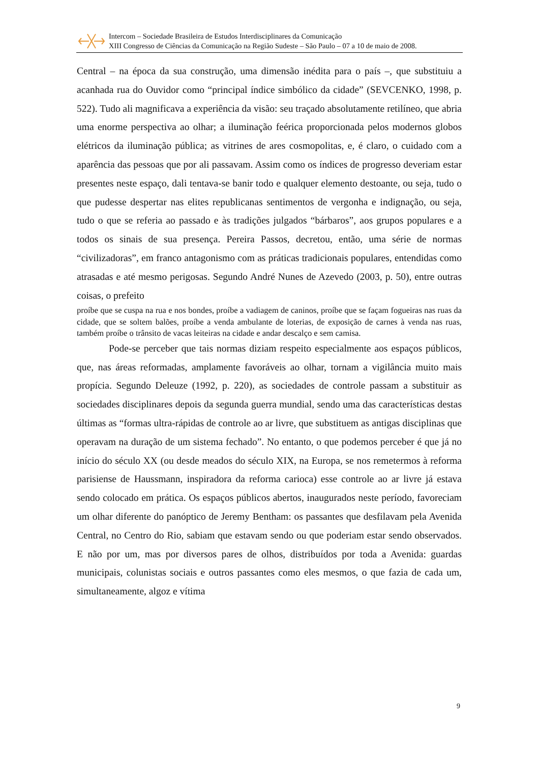Intercom – Sociedade Brasileira de Estudos Interdisciplinares da Comunicação
XIII Congresso de Ciências da Comunicação na Região Sudeste – São Paulo – 07 a 10 de maio de 2008.
Central – na época da sua construção, uma dimensão inédita para o país –, que substituiu a acanhada rua do Ouvidor como “principal índice simbólico da cidade” (SEVCENKO, 1998, p. 522). Tudo ali magnificava a experiência da visão: seu traçado absolutamente retilíneo, que abria uma enorme perspectiva ao olhar; a iluminação feérica proporcionada pelos modernos globos elétricos da iluminação pública; as vitrines de ares cosmopolitas, e, é claro, o cuidado com a aparência das pessoas que por ali passavam. Assim como os índices de progresso deveriam estar presentes neste espaço, dali tentava-se banir todo e qualquer elemento destoante, ou seja, tudo o que pudesse despertar nas elites republicanas sentimentos de vergonha e indignação, ou seja, tudo o que se referia ao passado e às tradições julgados “bárbaros”, aos grupos populares e a todos os sinais de sua presença. Pereira Passos, decretou, então, uma série de normas “civilizadoras”, em franco antagonismo com as práticas tradicionais populares, entendidas como atrasadas e até mesmo perigosas. Segundo André Nunes de Azevedo (2003, p. 50), entre outras coisas, o prefeito
proíbe que se cuspa na rua e nos bondes, proíbe a vadiagem de caninos, proíbe que se façam fogueiras nas ruas da cidade, que se soltem balões, proíbe a venda ambulante de loterias, de exposição de carnes à venda nas ruas, também proíbe o trânsito de vacas leiteiras na cidade e andar descalço e sem camisa.
Pode-se perceber que tais normas diziam respeito especialmente aos espaços públicos, que, nas áreas reformadas, amplamente favoráveis ao olhar, tornam a vigilância muito mais propícia. Segundo Deleuze (1992, p. 220), as sociedades de controle passam a substituir as sociedades disciplinares depois da segunda guerra mundial, sendo uma das características destas últimas as “formas ultra-rápidas de controle ao ar livre, que substituem as antigas disciplinas que operavam na duração de um sistema fechado”. No entanto, o que podemos perceber é que já no início do século XX (ou desde meados do século XIX, na Europa, se nos remetermos à reforma parisiense de Haussmann, inspiradora da reforma carioca) esse controle ao ar livre já estava sendo colocado em prática. Os espaços públicos abertos, inaugurados neste período, favoreciam um olhar diferente do panóptico de Jeremy Bentham: os passantes que desfilavam pela Avenida Central, no Centro do Rio, sabiam que estavam sendo ou que poderiam estar sendo observados. E não por um, mas por diversos pares de olhos, distribuídos por toda a Avenida: guardas municipais, colunistas sociais e outros passantes como eles mesmos, o que fazia de cada um, simultaneamente, algoz e vítima
9